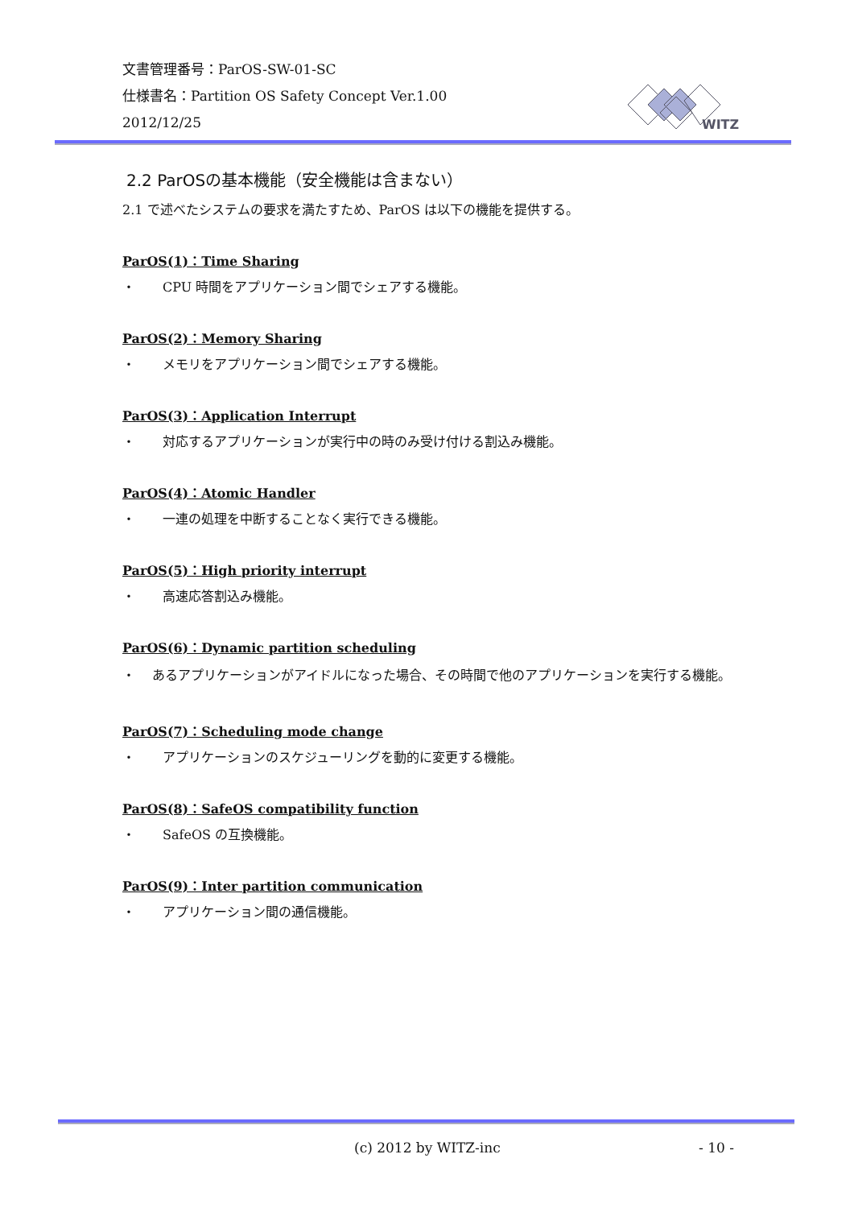文書管理番号：ParOS-SW-01-SC
仕様書名：Partition OS Safety Concept Ver.1.00
2012/12/25
WITZ
2.2 ParOSの基本機能（安全機能は含まない）
2.1 で述べたシステムの要求を満たすため、ParOS は以下の機能を提供する。
ParOS(1)：Time Sharing
・ CPU 時間をアプリケーション間でシェアする機能。
ParOS(2)：Memory Sharing
・ メモリをアプリケーション間でシェアする機能。
ParOS(3)：Application Interrupt
・ 対応するアプリケーションが実行中の時のみ受け付ける割込み機能。
ParOS(4)：Atomic Handler
・ 一連の処理を中断することなく実行できる機能。
ParOS(5)：High priority interrupt
・ 高速応答割込み機能。
ParOS(6)：Dynamic partition scheduling
・ あるアプリケーションがアイドルになった場合、その時間で他のアプリケーションを実行する機能。
ParOS(7)：Scheduling mode change
・ アプリケーションのスケジューリングを動的に変更する機能。
ParOS(8)：SafeOS compatibility function
・ SafeOS の互換機能。
ParOS(9)：Inter partition communication
・ アプリケーション間の通信機能。
(c) 2012 by WITZ-inc - 10 -